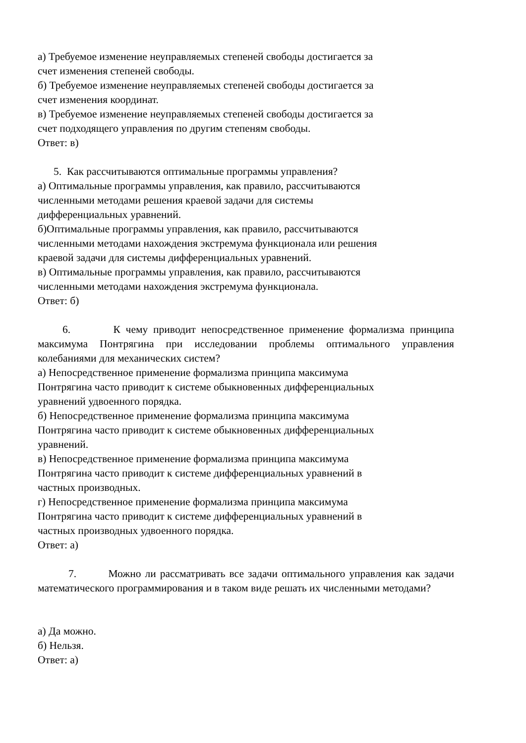а) Требуемое изменение неуправляемых степеней свободы достигается за
счет изменения степеней свободы.
б) Требуемое изменение неуправляемых степеней свободы достигается за
счет изменения координат.
в) Требуемое изменение неуправляемых степеней свободы достигается за
счет подходящего управления по другим степеням свободы.
Ответ: в)
5. Как рассчитываются оптимальные программы управления?
а) Оптимальные программы управления, как правило, рассчитываются
численными методами решения краевой задачи для системы
дифференциальных уравнений.
б)Оптимальные программы управления, как правило, рассчитываются
численными методами нахождения экстремума функционала или решения
краевой задачи для системы дифференциальных уравнений.
в) Оптимальные программы управления, как правило, рассчитываются
численными методами нахождения экстремума функционала.
Ответ: б)
6. К чему приводит непосредственное применение формализма принципа максимума Понтрягина при исследовании проблемы оптимального управления колебаниями для механических систем?
а) Непосредственное применение формализма принципа максимума
Понтрягина часто приводит к системе обыкновенных дифференциальных
уравнений удвоенного порядка.
б) Непосредственное применение формализма принципа максимума
Понтрягина часто приводит к системе обыкновенных дифференциальных
уравнений.
в) Непосредственное применение формализма принципа максимума
Понтрягина часто приводит к системе дифференциальных уравнений в
частных производных.
г) Непосредственное применение формализма принципа максимума
Понтрягина часто приводит к системе дифференциальных уравнений в
частных производных удвоенного порядка.
Ответ: а)
7. Можно ли рассматривать все задачи оптимального управления как задачи математического программирования и в таком виде решать их численными методами?
а) Да можно.
б) Нельзя.
Ответ: а)